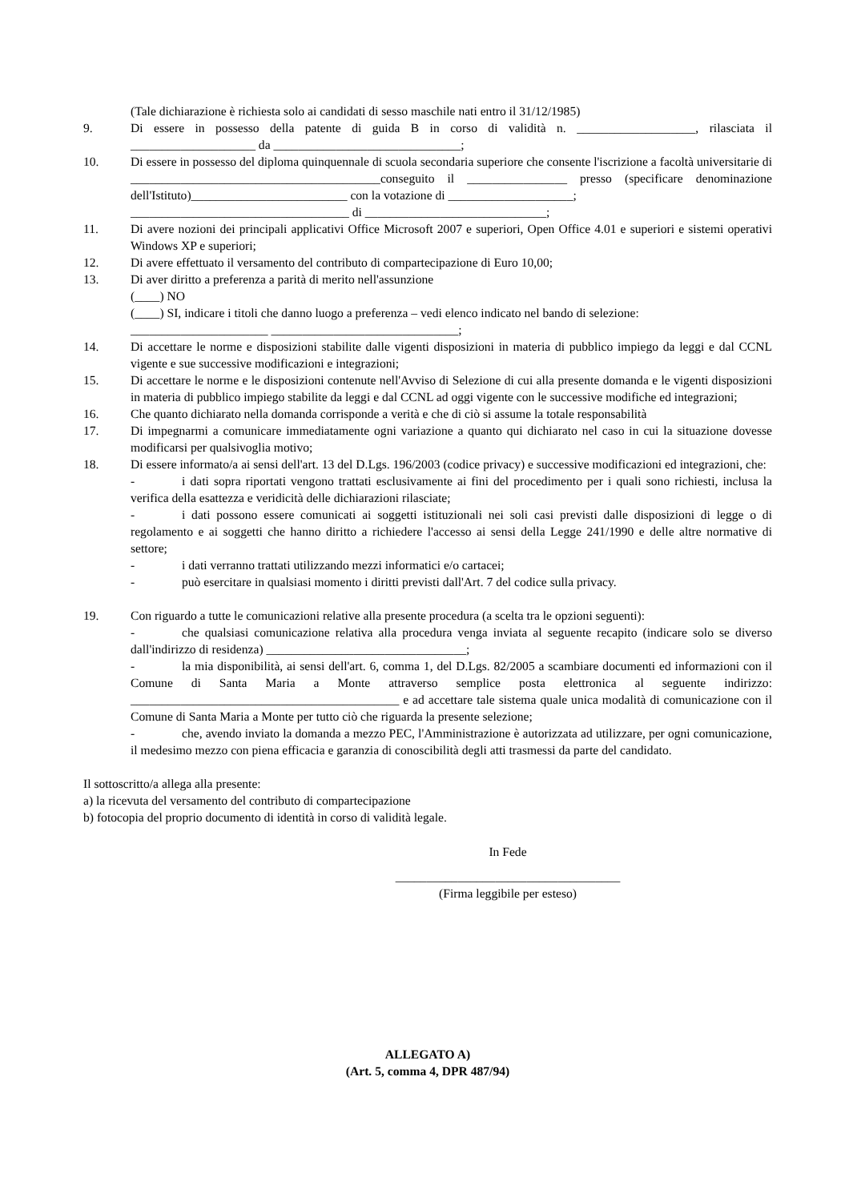(Tale dichiarazione è richiesta solo ai candidati di sesso maschile nati entro il 31/12/1985)
9. Di essere in possesso della patente di guida B in corso di validità n. ___________________, rilasciata il ____________________ da ______________________________;
10. Di essere in possesso del diploma quinquennale di scuola secondaria superiore che consente l'iscrizione a facoltà universitarie di ________________________________________conseguito il ________________ presso (specificare denominazione dell'Istituto)_________________________ con la votazione di ____________________;
___________________________________ di _____________________________;
11. Di avere nozioni dei principali applicativi Office Microsoft 2007 e superiori, Open Office 4.01 e superiori e sistemi operativi Windows XP e superiori;
12. Di avere effettuato il versamento del contributo di compartecipazione di Euro 10,00;
13. Di aver diritto a preferenza a parità di merito nell'assunzione
(____) NO
(____) SI, indicare i titoli che danno luogo a preferenza – vedi elenco indicato nel bando di selezione:
______________________ ______________________________;
14. Di accettare le norme e disposizioni stabilite dalle vigenti disposizioni in materia di pubblico impiego da leggi e dal CCNL vigente e sue successive modificazioni e integrazioni;
15. Di accettare le norme e le disposizioni contenute nell'Avviso di Selezione di cui alla presente domanda e le vigenti disposizioni in materia di pubblico impiego stabilite da leggi e dal CCNL ad oggi vigente con le successive modifiche ed integrazioni;
16. Che quanto dichiarato nella domanda corrisponde a verità e che di ciò si assume la totale responsabilità
17. Di impegnarmi a comunicare immediatamente ogni variazione a quanto qui dichiarato nel caso in cui la situazione dovesse modificarsi per qualsivoglia motivo;
18. Di essere informato/a ai sensi dell'art. 13 del D.Lgs. 196/2003 (codice privacy) e successive modificazioni ed integrazioni, che:
- i dati sopra riportati vengono trattati esclusivamente ai fini del procedimento per i quali sono richiesti, inclusa la verifica della esattezza e veridicità delle dichiarazioni rilasciate;
- i dati possono essere comunicati ai soggetti istituzionali nei soli casi previsti dalle disposizioni di legge o di regolamento e ai soggetti che hanno diritto a richiedere l'accesso ai sensi della Legge 241/1990 e delle altre normative di settore;
- i dati verranno trattati utilizzando mezzi informatici e/o cartacei;
- può esercitare in qualsiasi momento i diritti previsti dall'Art. 7 del codice sulla privacy.
19. Con riguardo a tutte le comunicazioni relative alla presente procedura (a scelta tra le opzioni seguenti):
- che qualsiasi comunicazione relativa alla procedura venga inviata al seguente recapito (indicare solo se diverso dall'indirizzo di residenza) ________________________________;
- la mia disponibilità, ai sensi dell'art. 6, comma 1, del D.Lgs. 82/2005 a scambiare documenti ed informazioni con il Comune di Santa Maria a Monte attraverso semplice posta elettronica al seguente indirizzo: ___________________________________________ e ad accettare tale sistema quale unica modalità di comunicazione con il Comune di Santa Maria a Monte per tutto ciò che riguarda la presente selezione;
- che, avendo inviato la domanda a mezzo PEC, l'Amministrazione è autorizzata ad utilizzare, per ogni comunicazione, il medesimo mezzo con piena efficacia e garanzia di conoscibilità degli atti trasmessi da parte del candidato.
Il sottoscritto/a allega alla presente:
a) la ricevuta del versamento del contributo di compartecipazione
b) fotocopia del proprio documento di identità in corso di validità legale.
In Fede
____________________________________
(Firma leggibile per esteso)
ALLEGATO A)
(Art. 5, comma 4, DPR 487/94)